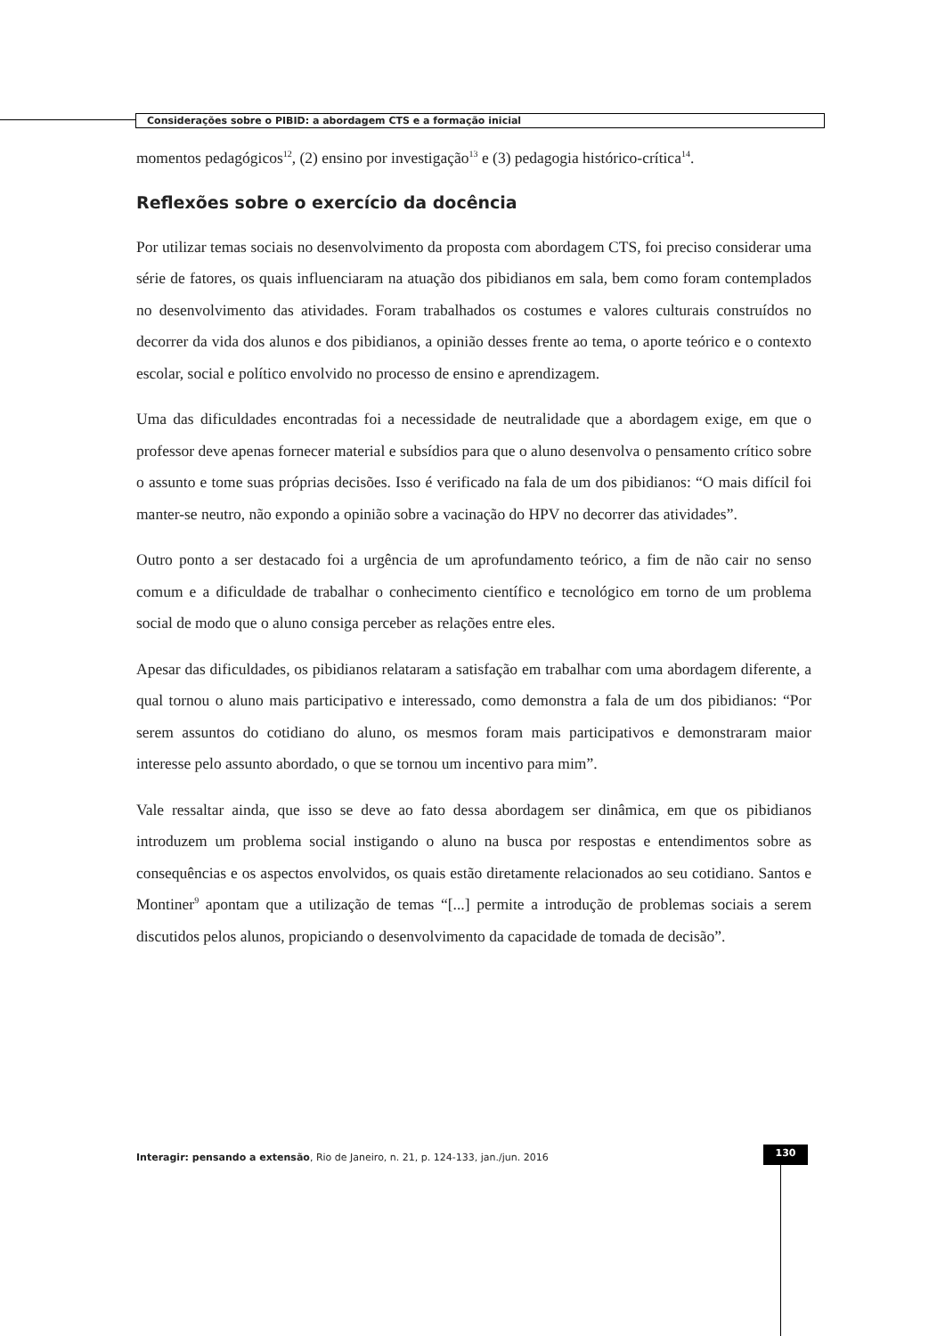Considerações sobre o PIBID: a abordagem CTS e a formação inicial
momentos pedagógicos<sup>12</sup>, (2) ensino por investigação<sup>13</sup> e (3) pedagogia histórico-crítica<sup>14</sup>.
Reflexões sobre o exercício da docência
Por utilizar temas sociais no desenvolvimento da proposta com abordagem CTS, foi preciso considerar uma série de fatores, os quais influenciaram na atuação dos pibidianos em sala, bem como foram contemplados no desenvolvimento das atividades. Foram trabalhados os costumes e valores culturais construídos no decorrer da vida dos alunos e dos pibidianos, a opinião desses frente ao tema, o aporte teórico e o contexto escolar, social e político envolvido no processo de ensino e aprendizagem.
Uma das dificuldades encontradas foi a necessidade de neutralidade que a abordagem exige, em que o professor deve apenas fornecer material e subsídios para que o aluno desenvolva o pensamento crítico sobre o assunto e tome suas próprias decisões. Isso é verificado na fala de um dos pibidianos: “O mais difícil foi manter-se neutro, não expondo a opinião sobre a vacinação do HPV no decorrer das atividades”.
Outro ponto a ser destacado foi a urgência de um aprofundamento teórico, a fim de não cair no senso comum e a dificuldade de trabalhar o conhecimento científico e tecnológico em torno de um problema social de modo que o aluno consiga perceber as relações entre eles.
Apesar das dificuldades, os pibidianos relataram a satisfação em trabalhar com uma abordagem diferente, a qual tornou o aluno mais participativo e interessado, como demonstra a fala de um dos pibidianos: “Por serem assuntos do cotidiano do aluno, os mesmos foram mais participativos e demonstraram maior interesse pelo assunto abordado, o que se tornou um incentivo para mim”.
Vale ressaltar ainda, que isso se deve ao fato dessa abordagem ser dinâmica, em que os pibidianos introduzem um problema social instigando o aluno na busca por respostas e entendimentos sobre as consequências e os aspectos envolvidos, os quais estão diretamente relacionados ao seu cotidiano. Santos e Montiner<sup>9</sup> apontam que a utilização de temas “[...] permite a introdução de problemas sociais a serem discutidos pelos alunos, propiciando o desenvolvimento da capacidade de tomada de decisão”.
Interagir: pensando a extensão, Rio de Janeiro, n. 21, p. 124-133, jan./jun. 2016
130